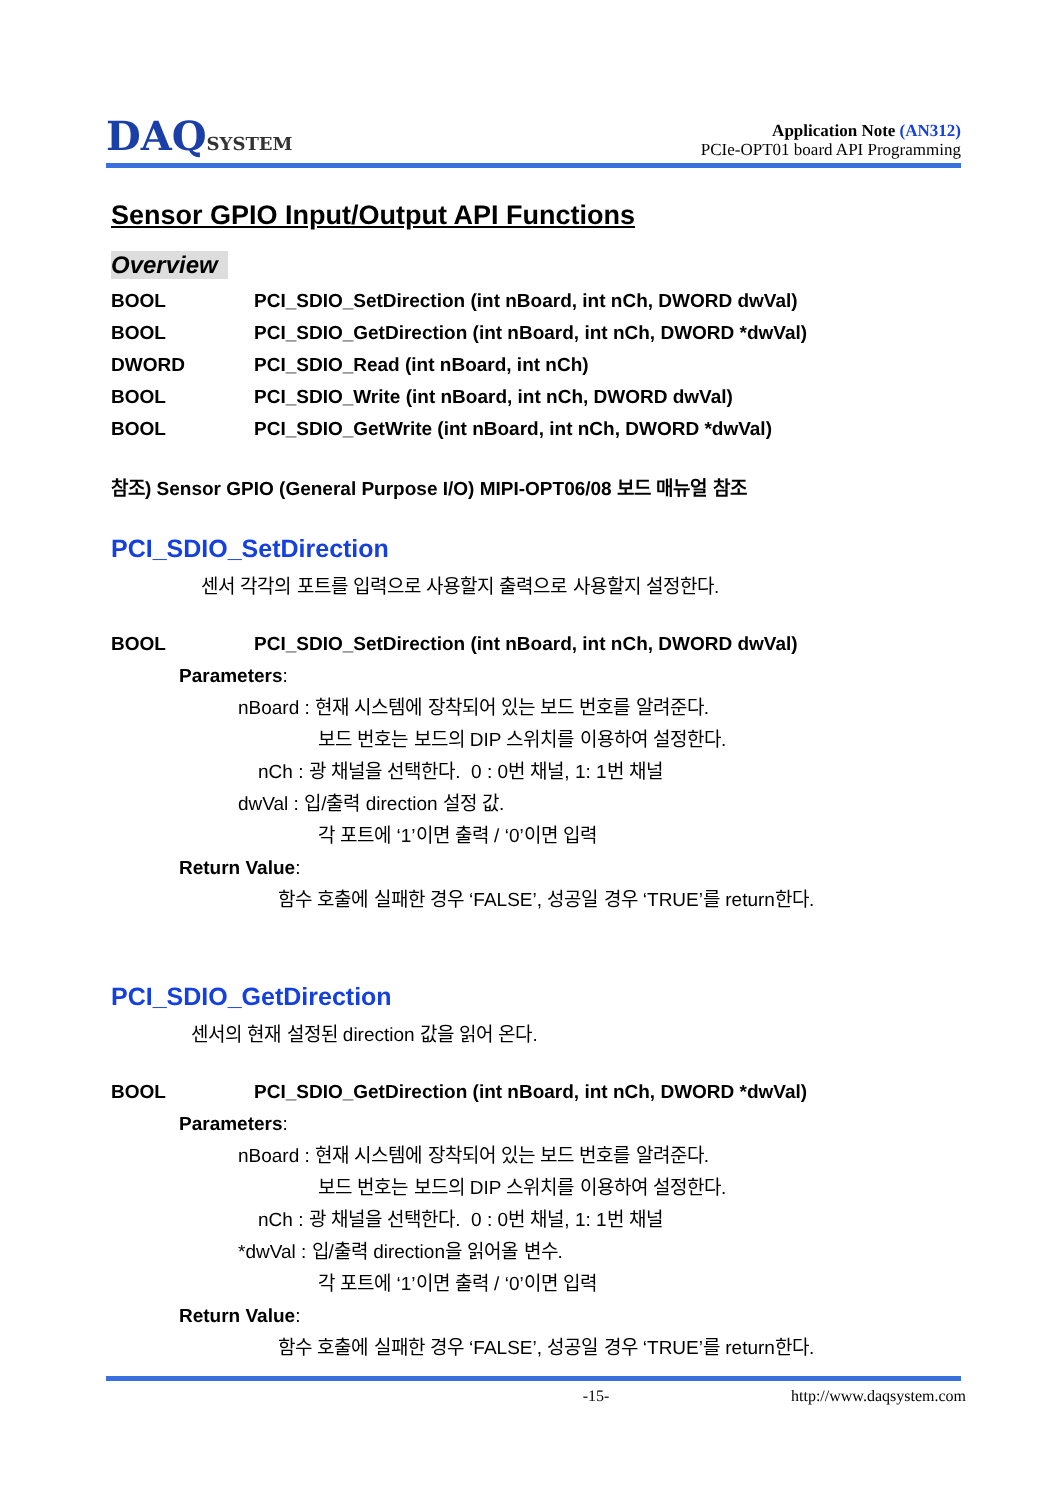DAQSYSTEM
Application Note (AN312)
PCIe-OPT01 board API Programming
Sensor GPIO Input/Output API Functions
Overview
BOOL PCI_SDIO_SetDirection (int nBoard, int nCh, DWORD dwVal)
BOOL PCI_SDIO_GetDirection (int nBoard, int nCh, DWORD *dwVal)
DWORD PCI_SDIO_Read (int nBoard, int nCh)
BOOL PCI_SDIO_Write (int nBoard, int nCh, DWORD dwVal)
BOOL PCI_SDIO_GetWrite (int nBoard, int nCh, DWORD *dwVal)
참조) Sensor GPIO (General Purpose I/O) MIPI-OPT06/08 보드 매뉴얼 참조
PCI_SDIO_SetDirection
센서 각각의 포트를 입력으로 사용할지 출력으로 사용할지 설정한다.
BOOL PCI_SDIO_SetDirection (int nBoard, int nCh, DWORD dwVal)
Parameters:
nBoard : 현재 시스템에 장착되어 있는 보드 번호를 알려준다.
보드 번호는 보드의 DIP 스위치를 이용하여 설정한다.
nCh : 광 채널을 선택한다. 0 : 0번 채널, 1: 1번 채널
dwVal : 입/출력 direction 설정 값.
각 포트에 ‘1’이면 출력 / ‘0’이면 입력
Return Value:
함수 호출에 실패한 경우 ‘FALSE’, 성공일 경우 ‘TRUE’를 return한다.
PCI_SDIO_GetDirection
센서의 현재 설정된 direction 값을 읽어 온다.
BOOL PCI_SDIO_GetDirection (int nBoard, int nCh, DWORD *dwVal)
Parameters:
nBoard : 현재 시스템에 장착되어 있는 보드 번호를 알려준다.
보드 번호는 보드의 DIP 스위치를 이용하여 설정한다.
nCh : 광 채널을 선택한다. 0 : 0번 채널, 1: 1번 채널
*dwVal : 입/출력 direction을 읽어올 변수.
각 포트에 ‘1’이면 출력 / ‘0’이면 입력
Return Value:
함수 호출에 실패한 경우 ‘FALSE’, 성공일 경우 ‘TRUE’를 return한다.
-15- http://www.daqsystem.com